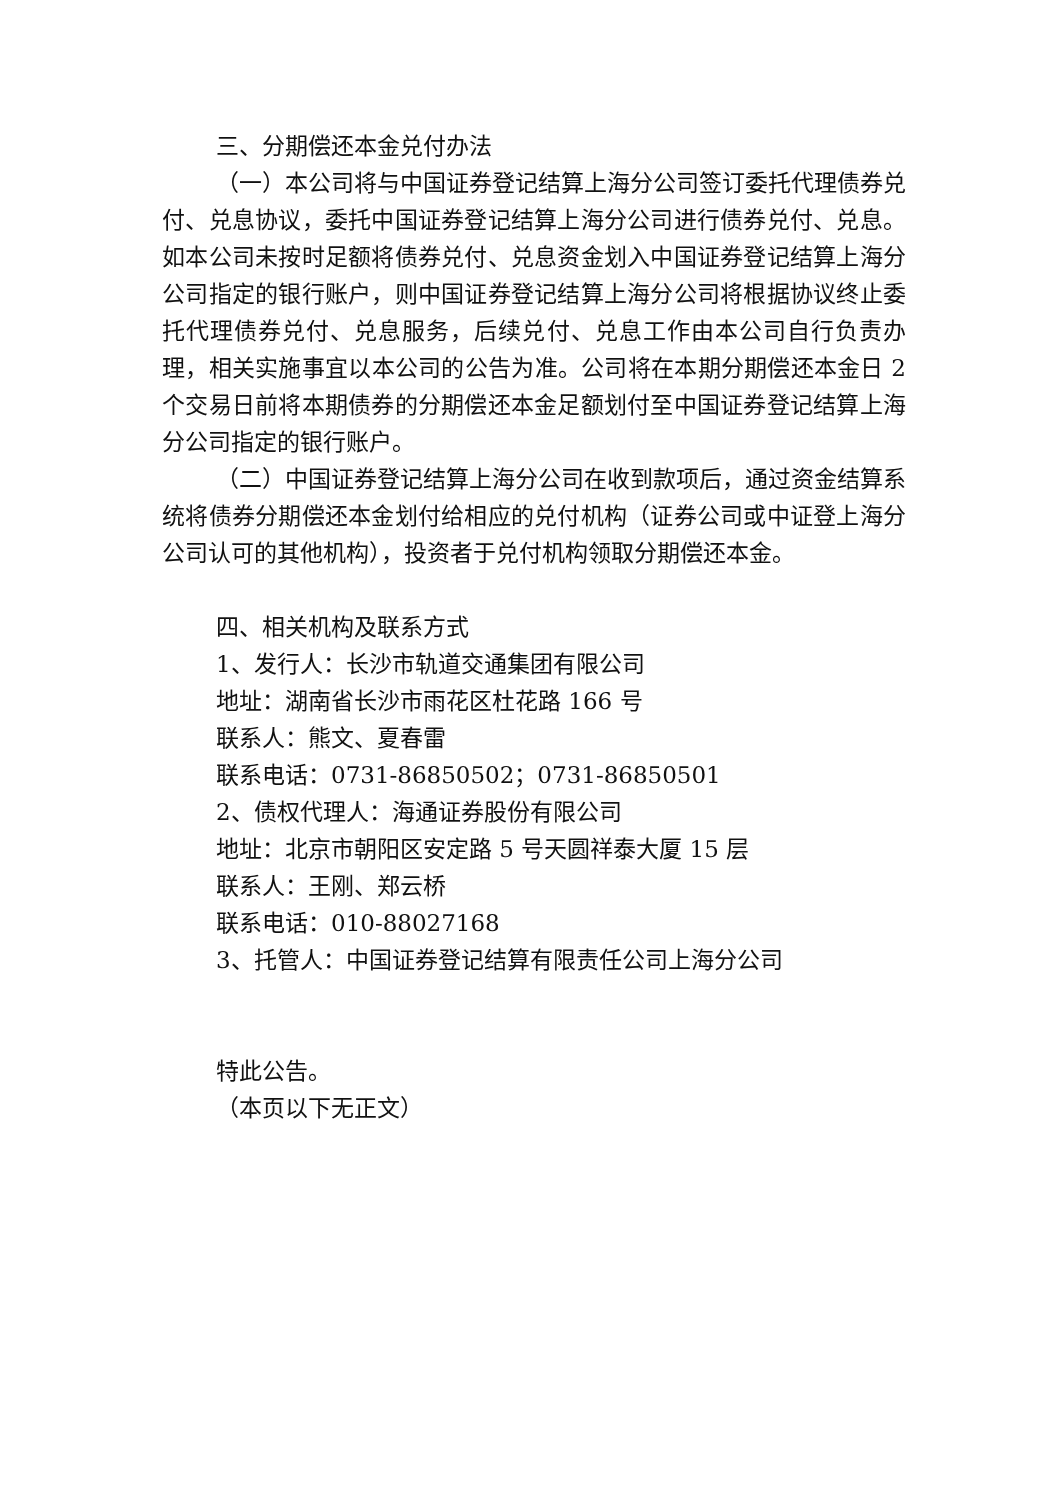三、分期偿还本金兑付办法
（一）本公司将与中国证券登记结算上海分公司签订委托代理债券兑付、兑息协议，委托中国证券登记结算上海分公司进行债券兑付、兑息。如本公司未按时足额将债券兑付、兑息资金划入中国证券登记结算上海分公司指定的银行账户，则中国证券登记结算上海分公司将根据协议终止委托代理债券兑付、兑息服务，后续兑付、兑息工作由本公司自行负责办理，相关实施事宜以本公司的公告为准。公司将在本期分期偿还本金日 2 个交易日前将本期债券的分期偿还本金足额划付至中国证券登记结算上海分公司指定的银行账户。
（二）中国证券登记结算上海分公司在收到款项后，通过资金结算系统将债券分期偿还本金划付给相应的兑付机构（证券公司或中证登上海分公司认可的其他机构），投资者于兑付机构领取分期偿还本金。
四、相关机构及联系方式
1、发行人：长沙市轨道交通集团有限公司
地址：湖南省长沙市雨花区杜花路 166 号
联系人：熊文、夏春雷
联系电话：0731-86850502；0731-86850501
2、债权代理人：海通证券股份有限公司
地址：北京市朝阳区安定路 5 号天圆祥泰大厦 15 层
联系人：王刚、郑云桥
联系电话：010-88027168
3、托管人：中国证券登记结算有限责任公司上海分公司
特此公告。
（本页以下无正文）